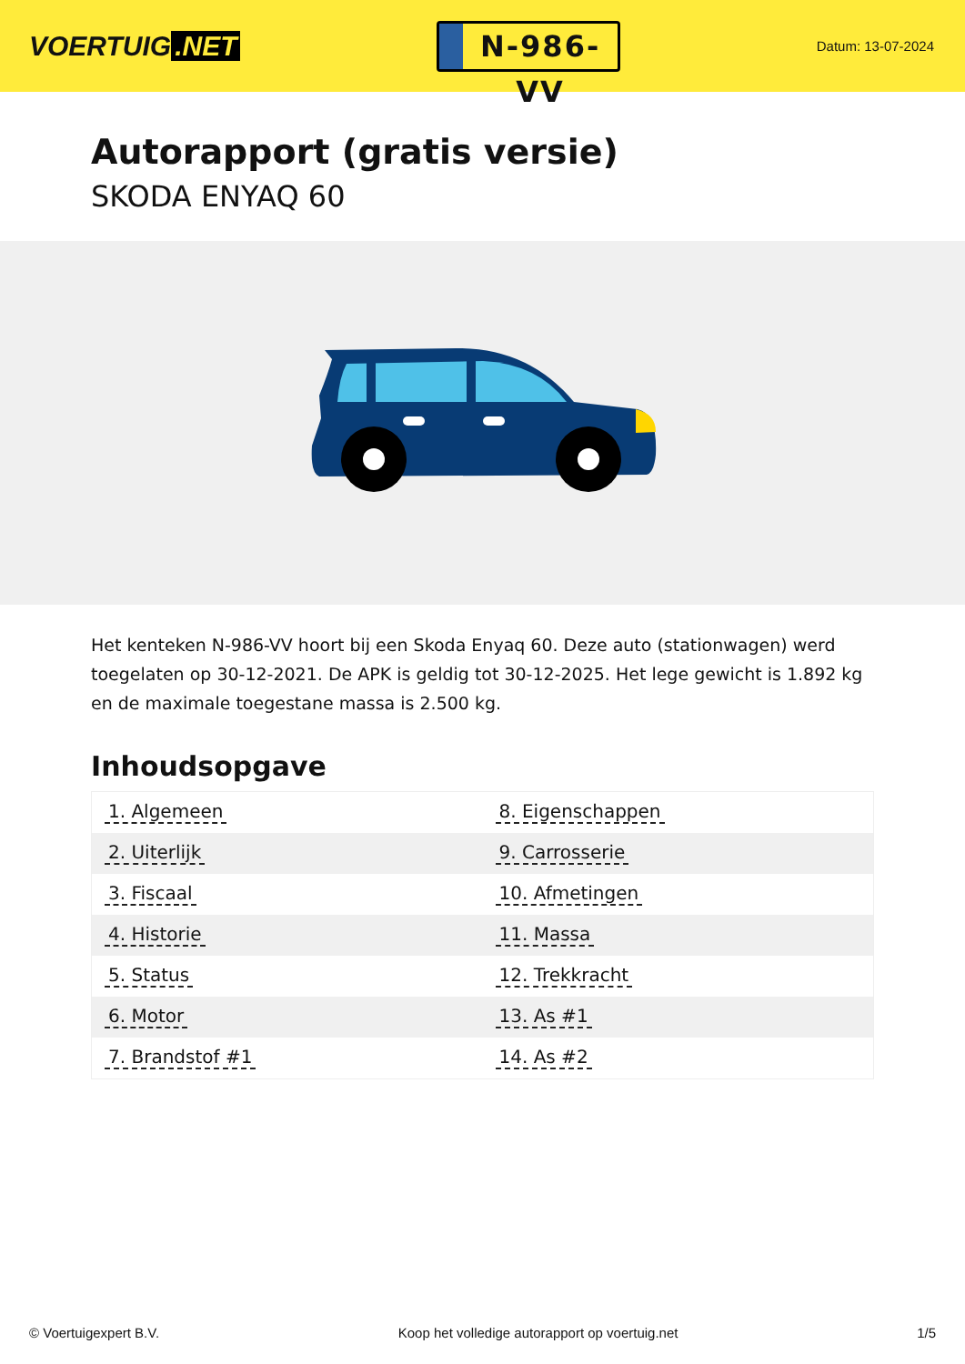VOERTUIG.NET
N-986-VV
Datum: 13-07-2024
Autorapport (gratis versie)
SKODA ENYAQ 60
Het kenteken N-986-VV hoort bij een Skoda Enyaq 60. Deze auto (stationwagen) werd toegelaten op 30-12-2021. De APK is geldig tot 30-12-2025. Het lege gewicht is 1.892 kg en de maximale toegestane massa is 2.500 kg.
Inhoudsopgave
| 1. Algemeen | 8. Eigenschappen |
| 2. Uiterlijk | 9. Carrosserie |
| 3. Fiscaal | 10. Afmetingen |
| 4. Historie | 11. Massa |
| 5. Status | 12. Trekkracht |
| 6. Motor | 13. As #1 |
| 7. Brandstof #1 | 14. As #2 |
© Voertuigexpert B.V. Koop het volledige autorapport op voertuig.net 1/5